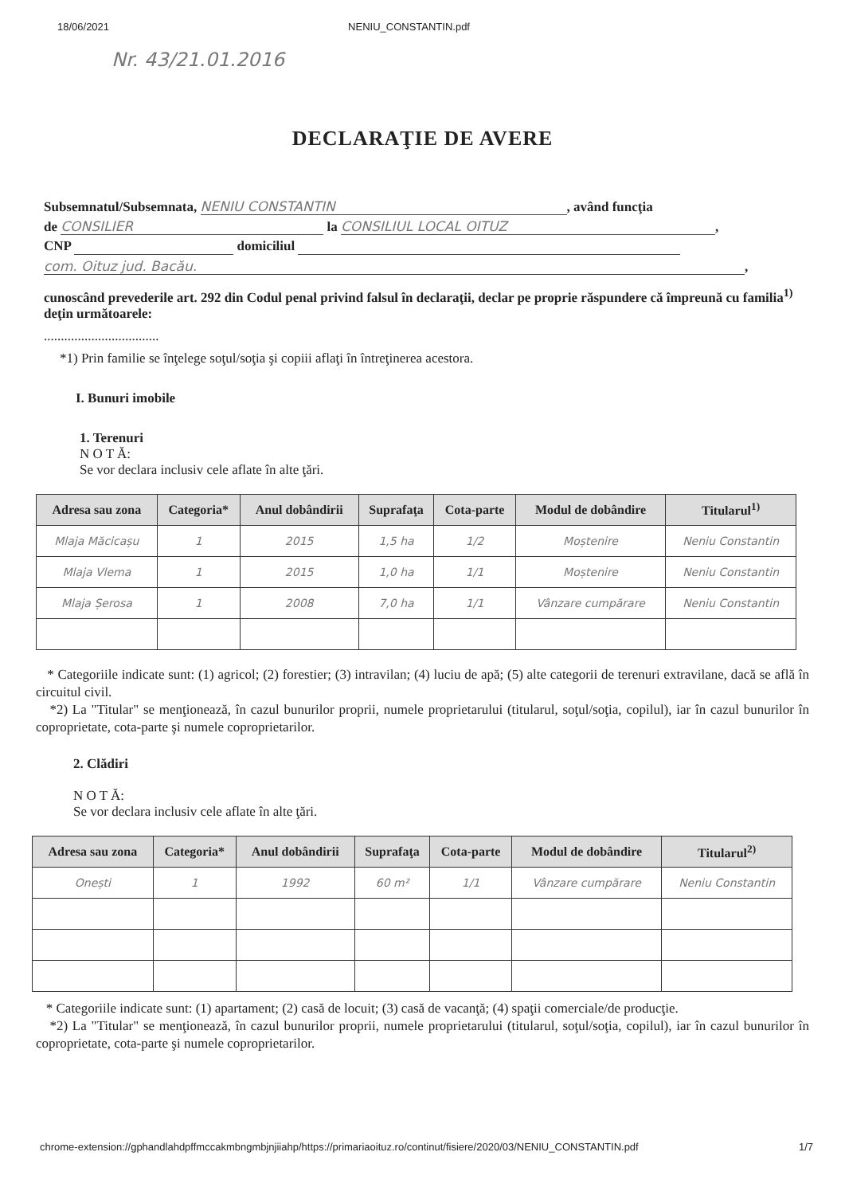18/06/2021 NENIU_CONSTANTIN.pdf
Nr. 43/21.01.2016
DECLARAŢIE DE AVERE
Subsemnatul/Subsemnata, NENIU CONSTANTIN, având funcţia
de CONSILIER la CONSILIUL LOCAL OITUZ,
CNP domiciliul
com. Oituz jud. Bacău.,
cunoscând prevederile art. 292 din Codul penal privind falsul în declaraţii, declar pe proprie răspundere că împreună cu familia<sup>1)</sup> deţin următoarele:
..................................
*1) Prin familie se înţelege soţul/soţia şi copiii aflaţi în întreţinerea acestora.
I. Bunuri imobile
1. Terenuri
N O T Ă:
Se vor declara inclusiv cele aflate în alte ţări.
| Adresa sau zona | Categoria* | Anul dobândirii | Suprafaţa | Cota-parte | Modul de dobândire | Titularul<sup>1)</sup> |
| --- | --- | --- | --- | --- | --- | --- |
| Mlaja Măcicașu | 1 | 2015 | 1,5 ha | 1/2 | Moștenire | Neniu Constantin |
| Mlaja Vlema | 1 | 2015 | 1,0 ha | 1/1 | Moștenire | Neniu Constantin |
| Mlaja Șerosa | 1 | 2008 | 7,0 ha | 1/1 | Vânzare cumpărare | Neniu Constantin |
* Categoriile indicate sunt: (1) agricol; (2) forestier; (3) intravilan; (4) luciu de apă; (5) alte categorii de terenuri extravilane, dacă se află în circuitul civil.
*2) La "Titular" se menţionează, în cazul bunurilor proprii, numele proprietarului (titularul, soţul/soţia, copilul), iar în cazul bunurilor în coproprietate, cota-parte şi numele coproprietarilor.
2. Clădiri
N O T Ă:
Se vor declara inclusiv cele aflate în alte ţări.
| Adresa sau zona | Categoria* | Anul dobândirii | Suprafaţa | Cota-parte | Modul de dobândire | Titularul<sup>2)</sup> |
| --- | --- | --- | --- | --- | --- | --- |
| Onești | 1 | 1992 | 60 m² | 1/1 | Vânzare cumpărare | Neniu Constantin |
* Categoriile indicate sunt: (1) apartament; (2) casă de locuit; (3) casă de vacanţă; (4) spaţii comerciale/de producţie.
*2) La "Titular" se menţionează, în cazul bunurilor proprii, numele proprietarului (titularul, soţul/soţia, copilul), iar în cazul bunurilor în coproprietate, cota-parte şi numele coproprietarilor.
chrome-extension://gphandlahdpffmccakmbngmbjnjiiahp/https://primariaoituz.ro/continut/fisiere/2020/03/NENIU_CONSTANTIN.pdf 1/7